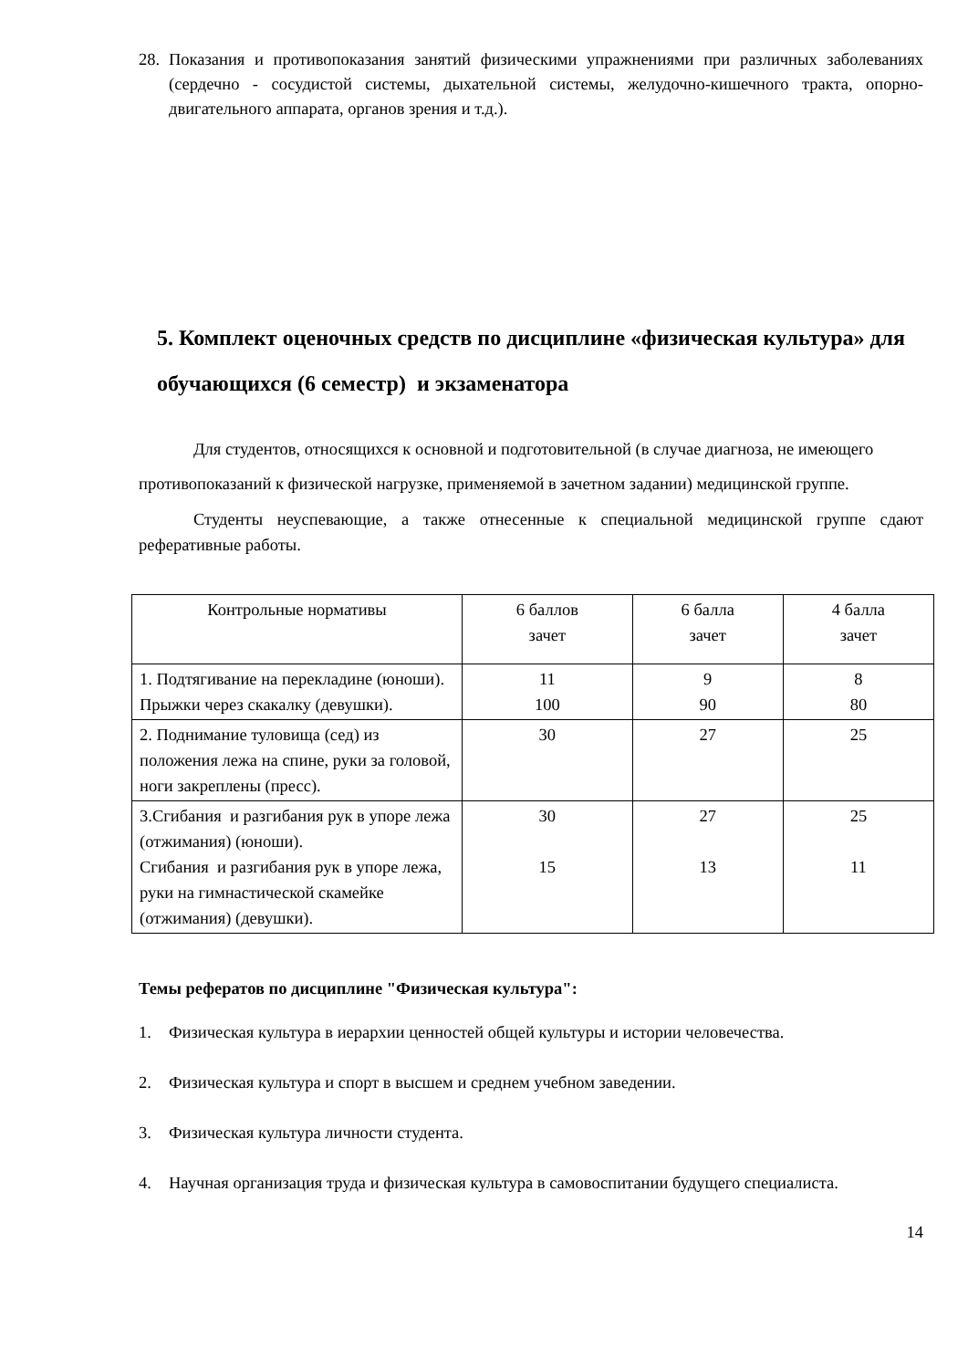28. Показания и противопоказания занятий физическими упражнениями при различных заболеваниях (сердечно - сосудистой системы, дыхательной системы, желудочно-кишечного тракта, опорно-двигательного аппарата, органов зрения и т.д.).
5. Комплект оценочных средств по дисциплине «физическая культура» для обучающихся (6 семестр) и экзаменатора
Для студентов, относящихся к основной и подготовительной (в случае диагноза, не имеющего противопоказаний к физической нагрузке, применяемой в зачетном задании) медицинской группе.
Студенты неуспевающие, а также отнесенные к специальной медицинской группе сдают реферативные работы.
| Контрольные нормативы | 6 баллов зачет | 6 балла зачет | 4 балла зачет |
| 1. Подтягивание на перекладине (юноши). Прыжки через скакалку (девушки). | 11 100 | 9 90 | 8 80 |
| 2. Поднимание туловища (сед) из положения лежа на спине, руки за головой, ноги закреплены (пресс). | 30 | 27 | 25 |
| 3.Сгибания и разгибания рук в упоре лежа (отжимания) (юноши). Сгибания и разгибания рук в упоре лежа, руки на гимнастической скамейке (отжимания) (девушки). | 30 15 | 27 13 | 25 11 |
Темы рефератов по дисциплине "Физическая культура":
1. Физическая культура в иерархии ценностей общей культуры и истории человечества.
2. Физическая культура и спорт в высшем и среднем учебном заведении.
3. Физическая культура личности студента.
4. Научная организация труда и физическая культура в самовоспитании будущего специалиста.
14